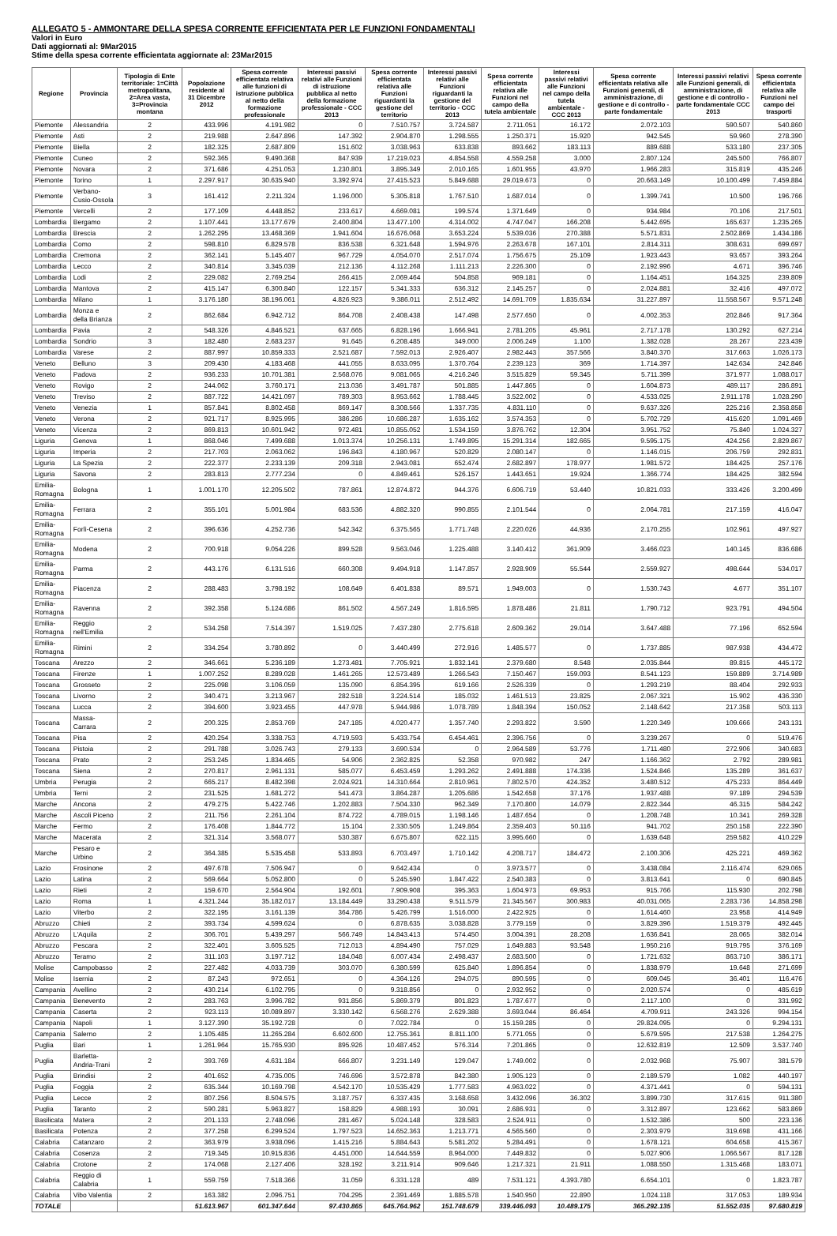ALLEGATO 5 - AMMONTARE DELLA SPESA CORRENTE EFFICIENTATA PER LE FUNZIONI FONDAMENTALI
Valori in Euro
Dati aggiornati al: 9Mar2015
Stime della spesa corrente efficientata aggiornate al: 23Mar2015
| Regione | Provincia | Tipologia di Ente territoriale: 1=Città metropolitana, 2=Area vasta, 3=Provincia montana | Popolazione residente al 31 Dicembre 2012 | Spesa corrente efficientata relativa alle funzioni di istruzione pubblica al netto della formazione professionale | Interessi passivi relativi alle Funzioni di istruzione pubblica al netto della formazione professionale - CCC 2013 | Spesa corrente efficientata relativa alle Funzioni riguardanti la gestione del territorio | Interessi passivi relativi alle Funzioni riguardanti la gestione del territorio - CCC 2013 | Spesa corrente efficientata relativa alle Funzioni nel campo della tutela ambientale | Interessi passivi relativi alle Funzioni nel campo della tutela ambientale - CCC 2013 | Spesa corrente efficientata relativa alle Funzioni generali, di amministrazione, di gestione e di controllo - parte fondamentale | Interessi passivi relativi alle Funzioni generali, di amministrazione, di gestione e di controllo - parte fondamentale CCC 2013 | Spesa corrente efficientata relativa alle Funzioni nel campo dei trasporti |
| --- | --- | --- | --- | --- | --- | --- | --- | --- | --- | --- | --- | --- |
| Piemonte | Alessandria | 2 | 433.996 | 4.191.982 | 0 | 7.510.757 | 3.724.587 | 2.711.051 | 16.172 | 2.072.103 | 590.507 | 540.860 |
| Piemonte | Asti | 2 | 219.988 | 2.647.896 | 147.392 | 2.904.870 | 1.298.555 | 1.250.371 | 15.920 | 942.545 | 59.960 | 278.390 |
| Piemonte | Biella | 2 | 182.325 | 2.687.809 | 151.602 | 3.038.963 | 633.838 | 893.662 | 183.113 | 889.688 | 533.180 | 237.305 |
| Piemonte | Cuneo | 2 | 592.365 | 9.490.368 | 847.939 | 17.219.023 | 4.854.558 | 4.559.258 | 3.000 | 2.807.124 | 245.500 | 766.807 |
| Piemonte | Novara | 2 | 371.686 | 4.251.053 | 1.230.801 | 3.895.349 | 2.010.165 | 1.601.955 | 43.970 | 1.966.283 | 315.819 | 435.246 |
| Piemonte | Torino | 1 | 2.297.917 | 30.635.940 | 3.392.974 | 27.415.523 | 5.849.688 | 29.019.673 | 0 | 20.663.149 | 10.100.499 | 7.459.884 |
| Piemonte | Verbano-Cusio-Ossola | 3 | 161.412 | 2.211.324 | 1.196.000 | 5.305.818 | 1.767.510 | 1.687.014 | 0 | 1.399.741 | 10.500 | 196.766 |
| Piemonte | Vercelli | 2 | 177.109 | 4.448.852 | 233.617 | 4.669.081 | 199.574 | 1.371.649 | 0 | 934.984 | 70.106 | 217.501 |
| Lombardia | Bergamo | 2 | 1.107.441 | 13.177.679 | 2.400.804 | 13.477.100 | 4.314.002 | 4.747.047 | 166.208 | 5.442.695 | 165.637 | 1.235.265 |
| Lombardia | Brescia | 2 | 1.262.295 | 13.468.369 | 1.941.604 | 16.676.068 | 3.653.224 | 5.539.036 | 270.388 | 5.571.831 | 2.502.869 | 1.434.186 |
| Lombardia | Como | 2 | 598.810 | 6.829.578 | 836.538 | 6.321.648 | 1.594.976 | 2.263.678 | 167.101 | 2.814.311 | 308.631 | 699.697 |
| Lombardia | Cremona | 2 | 362.141 | 5.145.407 | 967.729 | 4.054.070 | 2.517.074 | 1.756.675 | 25.109 | 1.923.443 | 93.657 | 393.264 |
| Lombardia | Lecco | 2 | 340.814 | 3.345.039 | 212.136 | 4.112.268 | 1.111.213 | 2.226.300 | 0 | 2.192.996 | 4.671 | 396.746 |
| Lombardia | Lodi | 2 | 229.082 | 2.769.254 | 266.415 | 2.069.464 | 504.858 | 969.181 | 0 | 1.164.451 | 164.325 | 239.809 |
| Lombardia | Mantova | 2 | 415.147 | 6.300.840 | 122.157 | 5.341.333 | 636.312 | 2.145.257 | 0 | 2.024.881 | 32.416 | 497.072 |
| Lombardia | Milano | 1 | 3.176.180 | 38.196.061 | 4.826.923 | 9.386.011 | 2.512.492 | 14.691.709 | 1.835.634 | 31.227.897 | 11.558.567 | 9.571.248 |
| Lombardia | Monza e della Brianza | 2 | 862.684 | 6.942.712 | 864.708 | 2.408.438 | 147.498 | 2.577.650 | 0 | 4.002.353 | 202.846 | 917.364 |
| Lombardia | Pavia | 2 | 548.326 | 4.846.521 | 637.665 | 6.828.196 | 1.666.941 | 2.781.205 | 45.961 | 2.717.178 | 130.292 | 627.214 |
| Lombardia | Sondrio | 3 | 182.480 | 2.683.237 | 91.645 | 6.208.485 | 349.000 | 2.006.249 | 1.100 | 1.382.028 | 28.267 | 223.439 |
| Lombardia | Varese | 2 | 887.997 | 10.859.333 | 2.521.687 | 7.592.013 | 2.926.407 | 2.982.443 | 357.566 | 3.840.370 | 317.663 | 1.026.173 |
| Veneto | Belluno | 3 | 209.430 | 4.183.468 | 441.055 | 8.633.095 | 1.370.764 | 2.239.123 | 369 | 1.714.397 | 142.634 | 242.846 |
| Veneto | Padova | 2 | 936.233 | 10.701.381 | 2.568.076 | 9.081.065 | 4.216.246 | 3.515.829 | 59.345 | 5.711.399 | 371.977 | 1.088.017 |
| Veneto | Rovigo | 2 | 244.062 | 3.760.171 | 213.036 | 3.491.787 | 501.885 | 1.447.865 | 0 | 1.604.873 | 489.117 | 286.891 |
| Veneto | Treviso | 2 | 887.722 | 14.421.097 | 789.303 | 8.953.662 | 1.788.445 | 3.522.002 | 0 | 4.533.025 | 2.911.178 | 1.028.290 |
| Veneto | Venezia | 1 | 857.841 | 8.802.458 | 869.147 | 8.308.566 | 1.337.735 | 4.831.110 | 0 | 9.637.326 | 225.216 | 2.358.858 |
| Veneto | Verona | 2 | 921.717 | 8.925.995 | 386.286 | 10.686.287 | 1.635.162 | 3.574.353 | 0 | 5.702.729 | 415.620 | 1.091.469 |
| Veneto | Vicenza | 2 | 869.813 | 10.601.942 | 972.481 | 10.855.052 | 1.534.159 | 3.876.762 | 12.304 | 3.951.752 | 75.840 | 1.024.327 |
| Liguria | Genova | 1 | 868.046 | 7.499.688 | 1.013.374 | 10.256.131 | 1.749.895 | 15.291.314 | 182.665 | 9.595.175 | 424.256 | 2.829.867 |
| Liguria | Imperia | 2 | 217.703 | 2.063.062 | 196.843 | 4.180.967 | 520.829 | 2.080.147 | 0 | 1.146.015 | 206.759 | 292.831 |
| Liguria | La Spezia | 2 | 222.377 | 2.233.139 | 209.318 | 2.943.081 | 652.474 | 2.682.897 | 178.977 | 1.981.572 | 184.425 | 257.176 |
| Liguria | Savona | 2 | 283.813 | 2.777.234 | 0 | 4.849.461 | 526.157 | 1.443.651 | 19.924 | 1.366.774 | 184.425 | 382.594 |
| Emilia-Romagna | Bologna | 1 | 1.001.170 | 12.205.502 | 787.861 | 12.874.872 | 944.376 | 6.606.719 | 53.440 | 10.821.033 | 333.426 | 3.200.499 |
| Emilia-Romagna | Ferrara | 2 | 355.101 | 5.001.984 | 683.536 | 4.882.320 | 990.855 | 2.101.544 | 0 | 2.064.781 | 217.159 | 416.047 |
| Emilia-Romagna | Forlì-Cesena | 2 | 396.636 | 4.252.736 | 542.342 | 6.375.565 | 1.771.748 | 2.220.026 | 44.936 | 2.170.255 | 102.961 | 497.927 |
| Emilia-Romagna | Modena | 2 | 700.918 | 9.054.226 | 899.528 | 9.563.046 | 1.225.488 | 3.140.412 | 361.909 | 3.466.023 | 140.145 | 836.686 |
| Emilia-Romagna | Parma | 2 | 443.176 | 6.131.516 | 660.308 | 9.494.918 | 1.147.857 | 2.928.909 | 55.544 | 2.559.927 | 498.644 | 534.017 |
| Emilia-Romagna | Piacenza | 2 | 288.483 | 3.798.192 | 108.649 | 6.401.838 | 89.571 | 1.949.003 | 0 | 1.530.743 | 4.677 | 351.107 |
| Emilia-Romagna | Ravenna | 2 | 392.358 | 5.124.686 | 861.502 | 4.567.249 | 1.816.595 | 1.878.486 | 21.811 | 1.790.712 | 923.791 | 494.504 |
| Emilia-Romagna | Reggio nell'Emilia | 2 | 534.258 | 7.514.397 | 1.519.025 | 7.437.280 | 2.775.618 | 2.609.362 | 29.014 | 3.647.488 | 77.196 | 652.594 |
| Emilia-Romagna | Rimini | 2 | 334.254 | 3.780.892 | 0 | 3.440.499 | 272.916 | 1.485.577 | 0 | 1.737.885 | 987.938 | 434.472 |
| Toscana | Arezzo | 2 | 346.661 | 5.236.189 | 1.273.481 | 7.705.921 | 1.832.141 | 2.379.680 | 8.548 | 2.035.844 | 89.815 | 445.172 |
| Toscana | Firenze | 1 | 1.007.252 | 8.289.028 | 1.461.265 | 12.573.489 | 1.266.543 | 7.150.467 | 159.093 | 8.541.123 | 159.889 | 3.714.989 |
| Toscana | Grosseto | 2 | 225.098 | 3.106.059 | 135.090 | 6.854.395 | 619.166 | 2.526.339 | 0 | 1.293.219 | 88.404 | 292.933 |
| Toscana | Livorno | 2 | 340.471 | 3.213.967 | 282.518 | 3.224.514 | 185.032 | 1.461.513 | 23.825 | 2.067.321 | 15.902 | 436.330 |
| Toscana | Lucca | 2 | 394.600 | 3.923.455 | 447.978 | 5.944.986 | 1.078.789 | 1.848.394 | 150.052 | 2.148.642 | 217.358 | 503.113 |
| Toscana | Massa-Carrara | 2 | 200.325 | 2.853.769 | 247.185 | 4.020.477 | 1.357.740 | 2.293.822 | 3.590 | 1.220.349 | 109.666 | 243.131 |
| Toscana | Pisa | 2 | 420.254 | 3.338.753 | 4.719.593 | 5.433.754 | 6.454.461 | 2.396.756 | 0 | 3.239.267 | 0 | 519.476 |
| Toscana | Pistoia | 2 | 291.788 | 3.026.743 | 279.133 | 3.690.534 | 0 | 2.964.589 | 53.776 | 1.711.480 | 272.906 | 340.683 |
| Toscana | Prato | 2 | 253.245 | 1.834.465 | 54.906 | 2.362.825 | 52.358 | 970.982 | 247 | 1.166.362 | 2.792 | 289.981 |
| Toscana | Siena | 2 | 270.817 | 2.961.131 | 585.077 | 6.453.459 | 1.293.262 | 2.491.888 | 174.336 | 1.524.846 | 135.289 | 361.637 |
| Umbria | Perugia | 2 | 665.217 | 8.482.398 | 2.024.921 | 14.310.664 | 2.810.961 | 7.802.570 | 424.352 | 3.480.512 | 475.233 | 864.449 |
| Umbria | Terni | 2 | 231.525 | 1.681.272 | 541.473 | 3.864.287 | 1.205.686 | 1.542.658 | 37.176 | 1.937.488 | 97.189 | 294.539 |
| Marche | Ancona | 2 | 479.275 | 5.422.746 | 1.202.883 | 7.504.330 | 962.349 | 7.170.800 | 14.079 | 2.822.344 | 46.315 | 584.242 |
| Marche | Ascoli Piceno | 2 | 211.756 | 2.261.104 | 874.722 | 4.789.015 | 1.198.146 | 1.487.654 | 0 | 1.208.748 | 10.341 | 269.328 |
| Marche | Fermo | 2 | 176.408 | 1.844.772 | 15.104 | 2.330.505 | 1.249.864 | 2.359.403 | 50.116 | 941.702 | 250.158 | 222.390 |
| Marche | Macerata | 2 | 321.314 | 3.568.077 | 530.387 | 6.675.807 | 622.115 | 3.995.660 | 0 | 1.639.648 | 259.582 | 410.229 |
| Marche | Pesaro e Urbino | 2 | 364.385 | 5.535.458 | 533.893 | 6.703.497 | 1.710.142 | 4.208.717 | 184.472 | 2.100.306 | 425.221 | 469.362 |
| Lazio | Frosinone | 2 | 497.678 | 7.506.947 | 0 | 9.642.434 | 0 | 3.973.577 | 0 | 3.438.084 | 2.116.474 | 629.065 |
| Lazio | Latina | 2 | 569.664 | 5.052.800 | 0 | 5.245.590 | 1.847.422 | 2.540.383 | 0 | 3.813.641 | 0 | 690.845 |
| Lazio | Rieti | 2 | 159.670 | 2.564.904 | 192.601 | 7.909.908 | 395.363 | 1.604.973 | 69.953 | 915.766 | 115.930 | 202.798 |
| Lazio | Roma | 1 | 4.321.244 | 35.182.017 | 13.184.449 | 33.290.438 | 9.511.579 | 21.345.567 | 300.983 | 40.031.065 | 2.283.736 | 14.858.298 |
| Lazio | Viterbo | 2 | 322.195 | 3.161.139 | 364.786 | 5.426.799 | 1.516.000 | 2.422.925 | 0 | 1.614.460 | 23.958 | 414.949 |
| Abruzzo | Chieti | 2 | 393.734 | 4.599.624 | 0 | 6.878.635 | 3.038.828 | 3.779.159 | 0 | 3.829.396 | 1.519.379 | 492.445 |
| Abruzzo | L'Aquila | 2 | 306.701 | 5.439.297 | 566.749 | 14.843.413 | 574.450 | 3.004.391 | 28.208 | 1.636.841 | 28.065 | 382.014 |
| Abruzzo | Pescara | 2 | 322.401 | 3.605.525 | 712.013 | 4.894.490 | 757.029 | 1.649.883 | 93.548 | 1.950.216 | 919.795 | 376.169 |
| Abruzzo | Teramo | 2 | 311.103 | 3.197.712 | 184.048 | 6.007.434 | 2.498.437 | 2.683.500 | 0 | 1.721.632 | 863.710 | 386.171 |
| Molise | Campobasso | 2 | 227.482 | 4.033.739 | 303.070 | 6.380.599 | 625.840 | 1.896.854 | 0 | 1.838.979 | 19.648 | 271.699 |
| Molise | Isernia | 2 | 87.243 | 972.651 | 0 | 4.364.126 | 294.075 | 890.595 | 0 | 609.045 | 36.401 | 116.476 |
| Campania | Avellino | 2 | 430.214 | 6.102.795 | 0 | 9.318.856 | 0 | 2.932.952 | 0 | 2.020.574 | 0 | 485.619 |
| Campania | Benevento | 2 | 283.763 | 3.996.782 | 931.856 | 5.869.379 | 801.823 | 1.787.677 | 0 | 2.117.100 | 0 | 331.992 |
| Campania | Caserta | 2 | 923.113 | 10.089.897 | 3.330.142 | 6.568.276 | 2.629.388 | 3.693.044 | 86.464 | 4.709.911 | 243.326 | 994.154 |
| Campania | Napoli | 1 | 3.127.390 | 35.192.728 | 0 | 7.022.784 | 0 | 15.159.285 | 0 | 29.824.095 | 0 | 9.294.131 |
| Campania | Salerno | 2 | 1.105.485 | 11.265.284 | 6.602.600 | 12.755.361 | 8.811.100 | 5.771.055 | 0 | 5.679.595 | 217.538 | 1.264.275 |
| Puglia | Bari | 1 | 1.261.964 | 15.765.930 | 895.926 | 10.487.452 | 576.314 | 7.201.865 | 0 | 12.632.819 | 12.509 | 3.537.740 |
| Puglia | Barletta-Andria-Trani | 2 | 393.769 | 4.631.184 | 666.807 | 3.231.149 | 129.047 | 1.749.002 | 0 | 2.032.968 | 75.907 | 381.579 |
| Puglia | Brindisi | 2 | 401.652 | 4.735.005 | 746.696 | 3.572.878 | 842.380 | 1.905.123 | 0 | 2.189.579 | 1.082 | 440.197 |
| Puglia | Foggia | 2 | 635.344 | 10.169.798 | 4.542.170 | 10.535.429 | 1.777.583 | 4.963.022 | 0 | 4.371.441 | 0 | 594.131 |
| Puglia | Lecce | 2 | 807.256 | 8.504.575 | 3.187.757 | 6.337.435 | 3.168.658 | 3.432.096 | 36.302 | 3.899.730 | 317.615 | 911.380 |
| Puglia | Taranto | 2 | 590.281 | 5.963.827 | 158.829 | 4.988.193 | 30.091 | 2.686.931 | 0 | 3.312.897 | 123.662 | 583.869 |
| Basilicata | Matera | 2 | 201.133 | 2.748.096 | 281.467 | 5.024.148 | 328.583 | 2.524.911 | 0 | 1.532.386 | 500 | 223.136 |
| Basilicata | Potenza | 2 | 377.258 | 6.299.524 | 1.797.523 | 14.652.363 | 1.213.771 | 4.565.560 | 0 | 2.303.979 | 319.698 | 431.166 |
| Calabria | Catanzaro | 2 | 363.979 | 3.938.096 | 1.415.216 | 5.884.643 | 5.581.202 | 5.284.491 | 0 | 1.678.121 | 604.658 | 415.367 |
| Calabria | Cosenza | 2 | 719.345 | 10.915.836 | 4.451.000 | 14.644.559 | 8.964.000 | 7.449.832 | 0 | 5.027.906 | 1.066.567 | 817.128 |
| Calabria | Crotone | 2 | 174.068 | 2.127.406 | 328.192 | 3.211.914 | 909.646 | 1.217.321 | 21.911 | 1.088.550 | 1.315.468 | 183.071 |
| Calabria | Reggio di Calabria | 1 | 559.759 | 7.518.366 | 31.059 | 6.331.128 | 489 | 7.531.121 | 4.393.780 | 6.654.101 | 0 | 1.823.787 |
| Calabria | Vibo Valentia | 2 | 163.382 | 2.096.751 | 704.295 | 2.391.469 | 1.885.578 | 1.540.950 | 22.890 | 1.024.118 | 317.053 | 189.934 |
| TOTALE | | | 51.613.967 | 601.347.644 | 97.430.865 | 645.764.962 | 151.748.679 | 339.446.093 | 10.489.175 | 365.292.135 | 51.552.035 | 97.680.819 |